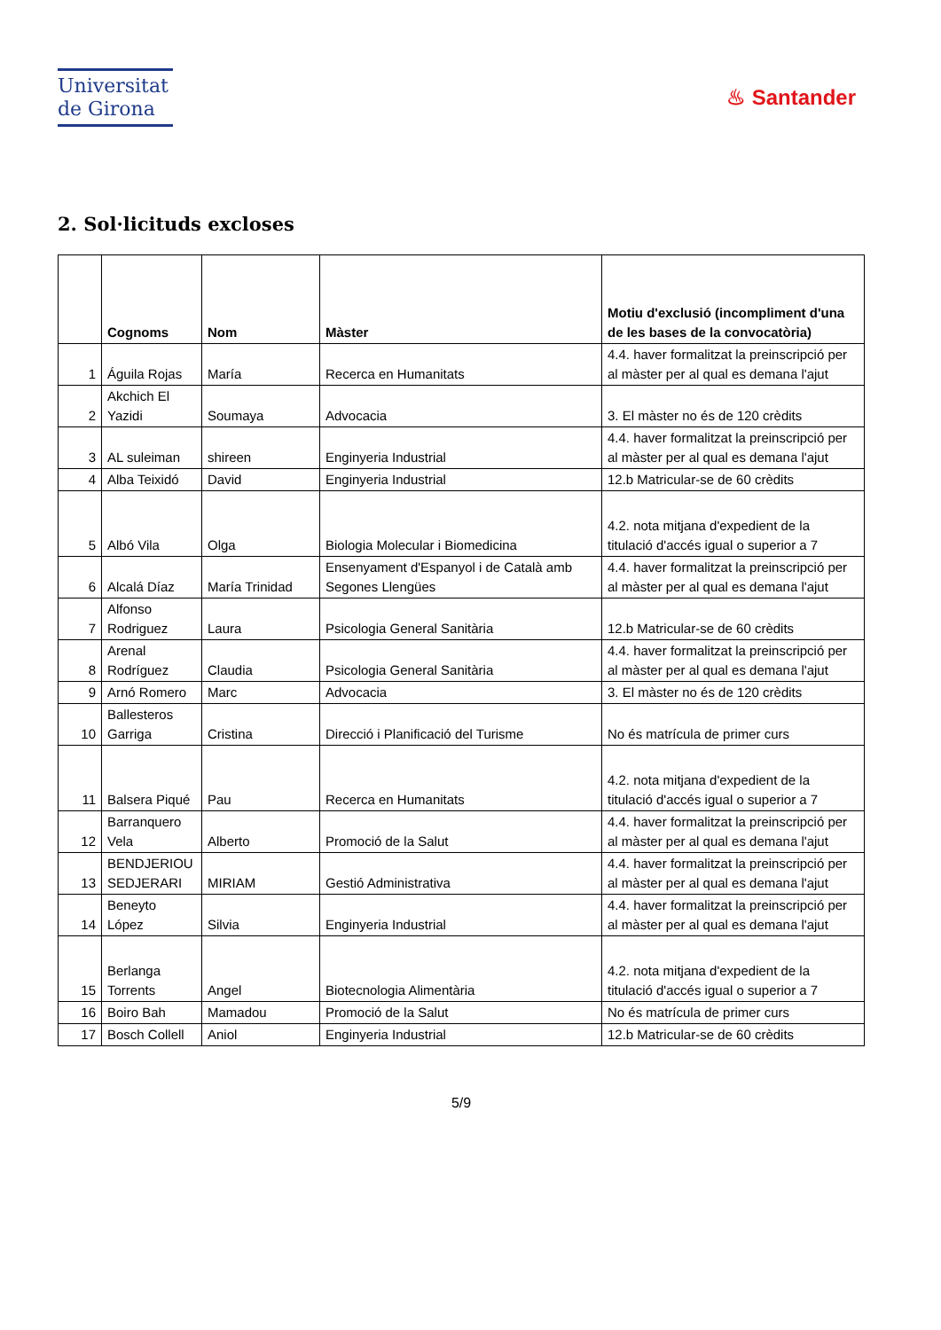Universitat
de Girona
♨ Santander
2. Sol·licituds excloses
| | Cognoms | Nom | Màster | Motiu d'exclusió (incompliment d'una de les bases de la convocatòria) |
| --- | --- | --- | --- | --- |
| 1 | Águila Rojas | María | Recerca en Humanitats | 4.4. haver formalitzat la preinscripció per al màster per al qual es demana l'ajut |
| 2 | Akchich El Yazidi | Soumaya | Advocacia | 3. El màster no és de 120 crèdits |
| 3 | AL suleiman | shireen | Enginyeria Industrial | 4.4. haver formalitzat la preinscripció per al màster per al qual es demana l'ajut |
| 4 | Alba Teixidó | David | Enginyeria Industrial | 12.b Matricular-se de 60 crèdits |
| 5 | Albó Vila | Olga | Biologia Molecular i Biomedicina | 4.2. nota mitjana d'expedient de la titulació d'accés igual o superior a 7 |
| 6 | Alcalá Díaz | María Trinidad | Ensenyament d'Espanyol i de Català amb Segones Llengües | 4.4. haver formalitzat la preinscripció per al màster per al qual es demana l'ajut |
| 7 | Alfonso Rodriguez | Laura | Psicologia General Sanitària | 12.b Matricular-se de 60 crèdits |
| 8 | Arenal Rodríguez | Claudia | Psicologia General Sanitària | 4.4. haver formalitzat la preinscripció per al màster per al qual es demana l'ajut |
| 9 | Arnó Romero | Marc | Advocacia | 3. El màster no és de 120 crèdits |
| 10 | Ballesteros Garriga | Cristina | Direcció i Planificació del Turisme | No és matrícula de primer curs |
| 11 | Balsera Piqué | Pau | Recerca en Humanitats | 4.2. nota mitjana d'expedient de la titulació d'accés igual o superior a 7 |
| 12 | Barranquero Vela | Alberto | Promoció de la Salut | 4.4. haver formalitzat la preinscripció per al màster per al qual es demana l'ajut |
| 13 | BENDJERIOU SEDJERARI | MIRIAM | Gestió Administrativa | 4.4. haver formalitzat la preinscripció per al màster per al qual es demana l'ajut |
| 14 | Beneyto López | Silvia | Enginyeria Industrial | 4.4. haver formalitzat la preinscripció per al màster per al qual es demana l'ajut |
| 15 | Berlanga Torrents | Angel | Biotecnologia Alimentària | 4.2. nota mitjana d'expedient de la titulació d'accés igual o superior a 7 |
| 16 | Boiro Bah | Mamadou | Promoció de la Salut | No és matrícula de primer curs |
| 17 | Bosch Collell | Aniol | Enginyeria Industrial | 12.b Matricular-se de 60 crèdits |
5/9